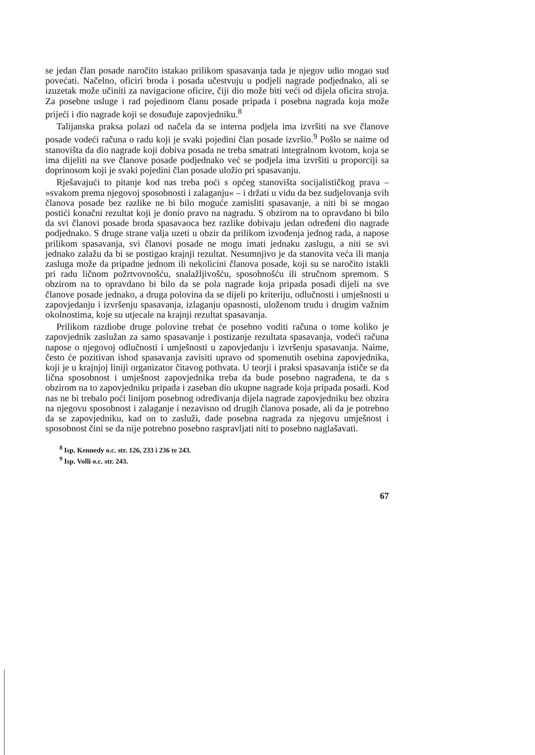se jedan član posade naročito istakao prilikom spasavanja tada je njegov udio mogao sud povećati. Načelno, oficiri broda i posada učestvuju u podjeli nagrade podjednako, ali se izuzetak može učiniti za navigacione oficire, čiji dio može biti veći od dijela oficira stroja. Za posebne usluge i rad pojedinom članu posade pripada i posebna nagrada koja može prijeći i dio nagrade koji se dosuđuje zapovjedniku.<sup>8</sup>
Talijanska praksa polazi od načela da se interna podjela ima izvršiti na sve članove posade vodeći računa o radu koji je svaki pojedini član posade izvršio.<sup>9</sup> Pošlo se naime od stanovišta da dio nagrade koji dobiva posada ne treba smatrati integralnom kvotom, koja se ima dijeliti na sve članove posade podjednako već se podjela ima izvršiti u proporciji sa doprinosom koji je svaki pojedini član posade uložio pri spasavanju.
Rješavajući to pitanje kod nas treba poći s općeg stanovišta socijalističkog prava – »svakom prema njegovoj sposobnosti i zalaganju« – i držati u vidu da bez sudjelovanja svih članova posade bez razlike ne bi bilo moguće zamisliti spasavanje, a niti bi se mogao postići konačni rezultat koji je donio pravo na nagradu. S obzirom na to opravdano bi bilo da svi članovi posade broda spasavaoca bez razlike dobivaju jedan određeni dio nagrade podjednako. S druge strane valja uzeti u obzir da prilikom izvođenja jednog rada, a napose prilikom spasavanja, svi članovi posade ne mogu imati jednaku zaslugu, a niti se svi jednako zalažu da bi se postigao krajnji rezultat. Nesumnjivo je da stanovita veća ili manja zasluga može da pripadne jednom ili nekolicini članova posade, koji su se naročito istakli pri radu ličnom požrtvovnošću, snalažljivošću, sposobnošću ili stručnom spremom. S obzirom na to opravdano bi bilo da se pola nagrade koja pripada posadi dijeli na sve članove posade jednako, a druga polovina da se dijeli po kriteriju, odlučnosti i umješnosti u zapovjedanju i izvršenju spasavanja, izlaganju opasnosti, uloženom trudu i drugim važnim okolnostima, koje su utjecale na krajnji rezultat spasavanja.
Prilikom razdiobe druge polovine trebat će posebno voditi računa o tome koliko je zapovjednik zaslužan za samo spasavanje i postizanje rezultata spasavanja, vodeći računa napose o njegovoj odlučnosti i umješnosti u zapovjedanju i izvršenju spasavanja. Naime, često će pozitivan ishod spasavanja zavisiti upravo od spomenutih osebina zapovjednika, koji je u krajnjoj liniji organizator čitavog pothvata. U teorji i praksi spasavanja ističe se da lična sposobnost i umješnost zapovjednika treba da bude posebno nagrađena, te da s obzirom na to zapovjedniku pripada i zaseban dio ukupne nagrade koja pripada posadi. Kod nas ne bi trebalo poći linijom posebnog određivanja dijela nagrade zapovjedniku bez obzira na njegovu sposobnost i zalaganje i nezavisno od drugih članova posade, ali da je potrebno da se zapovjedniku, kad on to zasluži, dade posebna nagrada za njegovu umješnost i sposobnost čini se da nije potrebno posebno raspravljati niti to posebno naglašavati.
<sup>8</sup> Isp. Kennedy o.c. str. 126, 233 i 236 te 243.
<sup>9</sup> Isp. Volli o.c. str. 243.
67